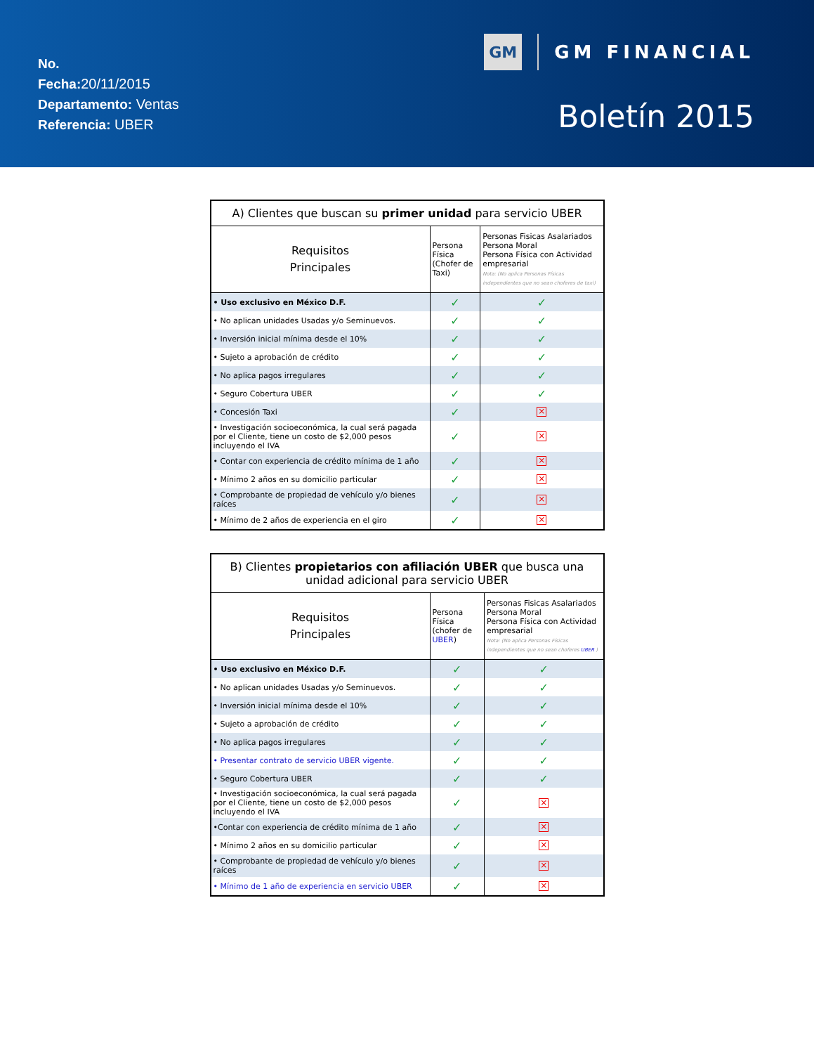No.
Fecha: 20/11/2015
Departamento: Ventas
Referencia: UBER
GM
GM FINANCIAL
Boletín 2015
| A) Clientes que buscan su primer unidad para servicio UBER | | |
| --- | --- | --- |
| Requisitos Principales | Persona Física (Chofer de Taxi) | Personas Fisicas Asalariados Persona Moral Persona Física con Actividad empresarial Nota: (No aplica Personas Físicas independientes que no sean choferes de taxi) |
| • Uso exclusivo en México D.F. | ✓ | ✓ |
| • No aplican unidades Usadas y/o Seminuevos. | ✓ | ✓ |
| • Inversión inicial mínima desde el 10% | ✓ | ✓ |
| • Sujeto a aprobación de crédito | ✓ | ✓ |
| • No aplica pagos irregulares | ✓ | ✓ |
| • Seguro Cobertura UBER | ✓ | ✓ |
| • Concesión Taxi | ✓ | × |
| • Investigación socioeconómica, la cual será pagada por el Cliente, tiene un costo de $2,000 pesos incluyendo el IVA | ✓ | × |
| • Contar con experiencia de crédito mínima de 1 año | ✓ | × |
| • Mínimo 2 años en su domicilio particular | ✓ | × |
| • Comprobante de propiedad de vehículo y/o bienes raíces | ✓ | × |
| • Mínimo de 2 años de experiencia en el giro | ✓ | × |
| B) Clientes propietarios con afiliación UBER que busca una unidad adicional para servicio UBER | | |
| --- | --- | --- |
| Requisitos Principales | Persona Física (chofer de UBER ) | Personas Fisicas Asalariados Persona Moral Persona Física con Actividad empresarial Nota: (No aplica Personas Físicas independientes que no sean choferes UBER ) |
| • Uso exclusivo en México D.F. | ✓ | ✓ |
| • No aplican unidades Usadas y/o Seminuevos. | ✓ | ✓ |
| • Inversión inicial mínima desde el 10% | ✓ | ✓ |
| • Sujeto a aprobación de crédito | ✓ | ✓ |
| • No aplica pagos irregulares | ✓ | ✓ |
| • Presentar contrato de servicio UBER vigente. | ✓ | ✓ |
| • Seguro Cobertura UBER | ✓ | ✓ |
| • Investigación socioeconómica, la cual será pagada por el Cliente, tiene un costo de $2,000 pesos incluyendo el IVA | ✓ | × |
| •Contar con experiencia de crédito mínima de 1 año | ✓ | × |
| • Mínimo 2 años en su domicilio particular | ✓ | × |
| • Comprobante de propiedad de vehículo y/o bienes raíces | ✓ | × |
| • Mínimo de 1 año de experiencia en servicio UBER | ✓ | × |